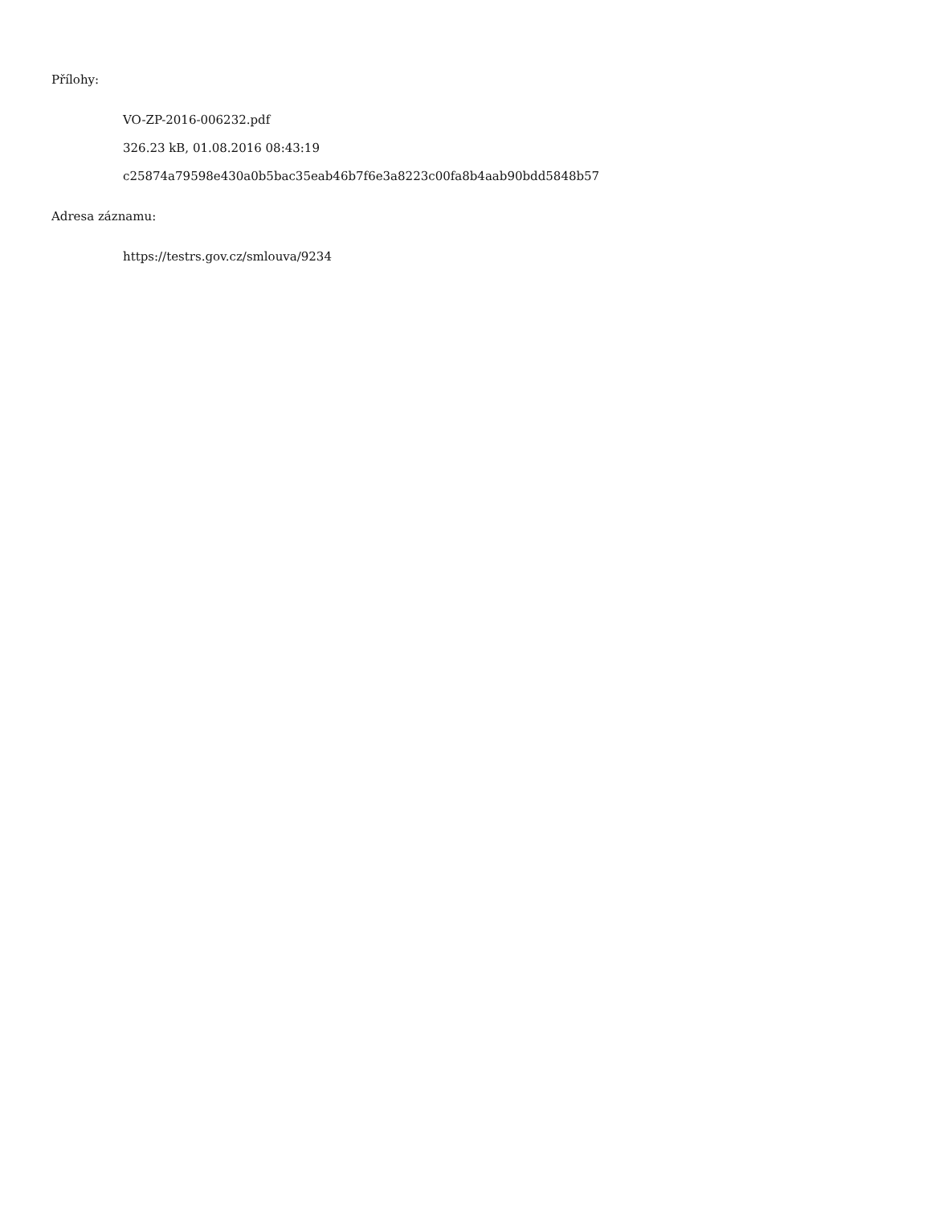Přílohy:
VO-ZP-2016-006232.pdf
326.23 kB, 01.08.2016 08:43:19
c25874a79598e430a0b5bac35eab46b7f6e3a8223c00fa8b4aab90bdd5848b57
Adresa záznamu:
https://testrs.gov.cz/smlouva/9234